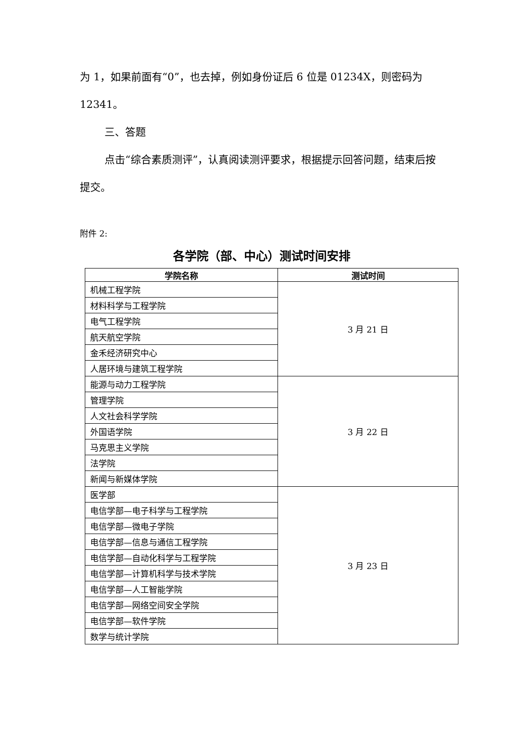为 1，如果前面有“0”，也去掉，例如身份证后 6 位是 01234X，则密码为 12341。
三、答题
点击“综合素质测评”，认真阅读测评要求，根据提示回答问题，结束后按提交。
附件 2:
各学院（部、中心）测试时间安排
| 学院名称 | 测试时间 |
| --- | --- |
| 机械工程学院 | 3 月 21 日 |
| 材料科学与工程学院 | |
| 电气工程学院 | |
| 航天航空学院 | |
| 金禾经济研究中心 | |
| 人居环境与建筑工程学院 | |
| 能源与动力工程学院 | 3 月 22 日 |
| 管理学院 | |
| 人文社会科学学院 | |
| 外国语学院 | |
| 马克思主义学院 | |
| 法学院 | |
| 新闻与新媒体学院 | |
| 医学部 | 3 月 23 日 |
| 电信学部—电子科学与工程学院 | |
| 电信学部—微电子学院 | |
| 电信学部—信息与通信工程学院 | |
| 电信学部—自动化科学与工程学院 | |
| 电信学部—计算机科学与技术学院 | |
| 电信学部—人工智能学院 | |
| 电信学部—网络空间安全学院 | |
| 电信学部—软件学院 | |
| 数学与统计学院 | |